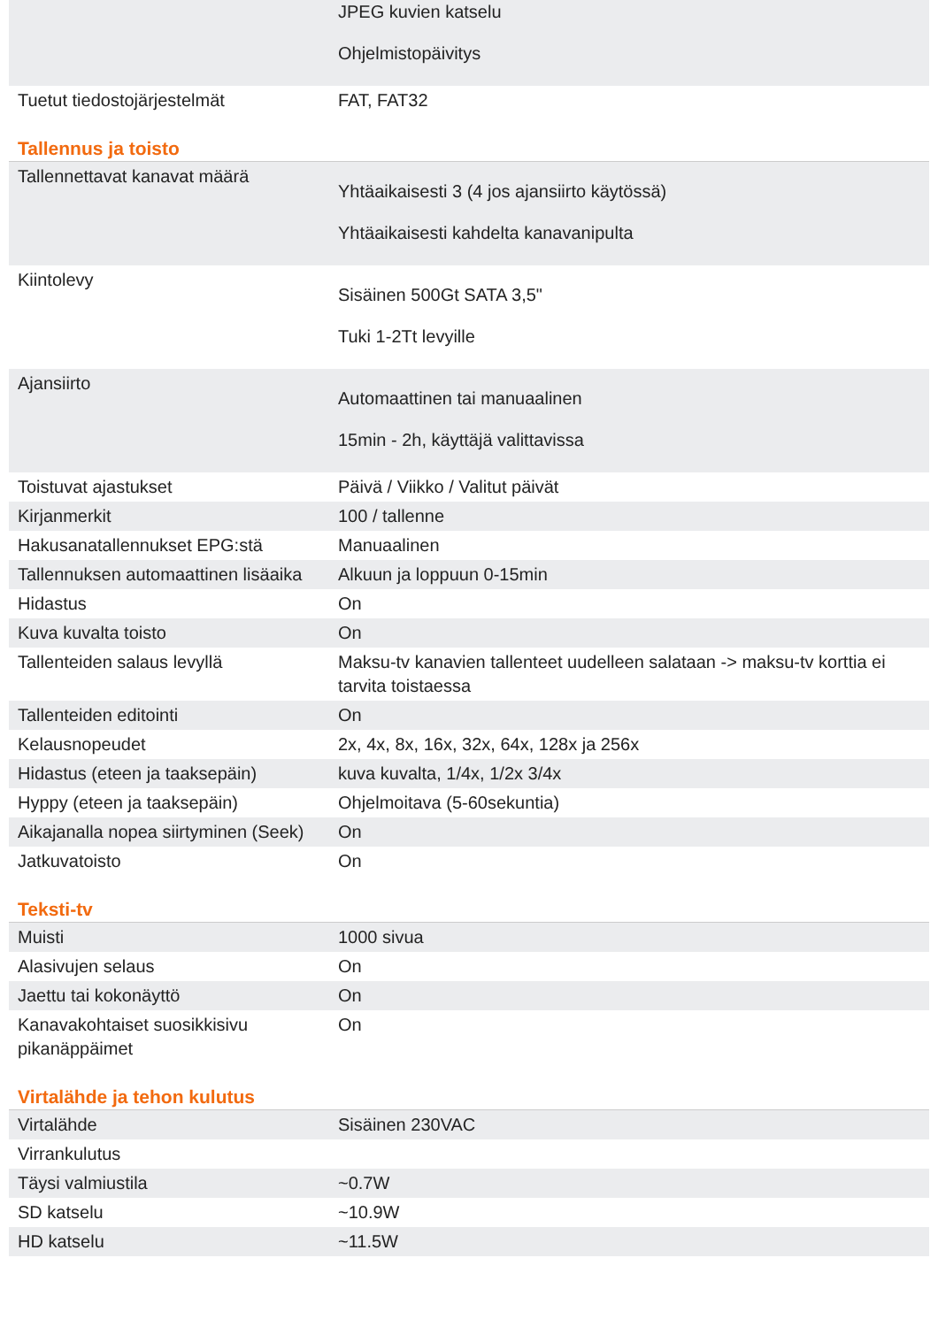| | JPEG kuvien katselu Ohjelmistopäivitys |
| Tuetut tiedostojärjestelmät | FAT, FAT32 |
Tallennus ja toisto
| Tallennettavat kanavat määrä | Yhtäaikaisesti 3 (4 jos ajansiirto käytössä) Yhtäaikaisesti kahdelta kanavanipulta |
| Kiintolevy | Sisäinen 500Gt SATA 3,5" Tuki 1-2Tt levyille |
| Ajansiirto | Automaattinen tai manuaalinen 15min - 2h, käyttäjä valittavissa |
| Toistuvat ajastukset | Päivä / Viikko / Valitut päivät |
| Kirjanmerkit | 100 / tallenne |
| Hakusanatallennukset EPG:stä | Manuaalinen |
| Tallennuksen automaattinen lisäaika | Alkuun ja loppuun 0-15min |
| Hidastus | On |
| Kuva kuvalta toisto | On |
| Tallenteiden salaus levyllä | Maksu-tv kanavien tallenteet uudelleen salataan -> maksu-tv korttia ei tarvita toistaessa |
| Tallenteiden editointi | On |
| Kelausnopeudet | 2x, 4x, 8x, 16x, 32x, 64x, 128x ja 256x |
| Hidastus (eteen ja taaksepäin) | kuva kuvalta, 1/4x, 1/2x 3/4x |
| Hyppy (eteen ja taaksepäin) | Ohjelmoitava (5-60sekuntia) |
| Aikajanalla nopea siirtyminen (Seek) | On |
| Jatkuvatoisto | On |
Teksti-tv
| Muisti | 1000 sivua |
| Alasivujen selaus | On |
| Jaettu tai kokonäyttö | On |
| Kanavakohtaiset suosikkisivu pikanäppäimet | On |
Virtalähde ja tehon kulutus
| Virtalähde | Sisäinen 230VAC |
| Virrankulutus | |
| Täysi valmiustila | ~0.7W |
| SD katselu | ~10.9W |
| HD katselu | ~11.5W |